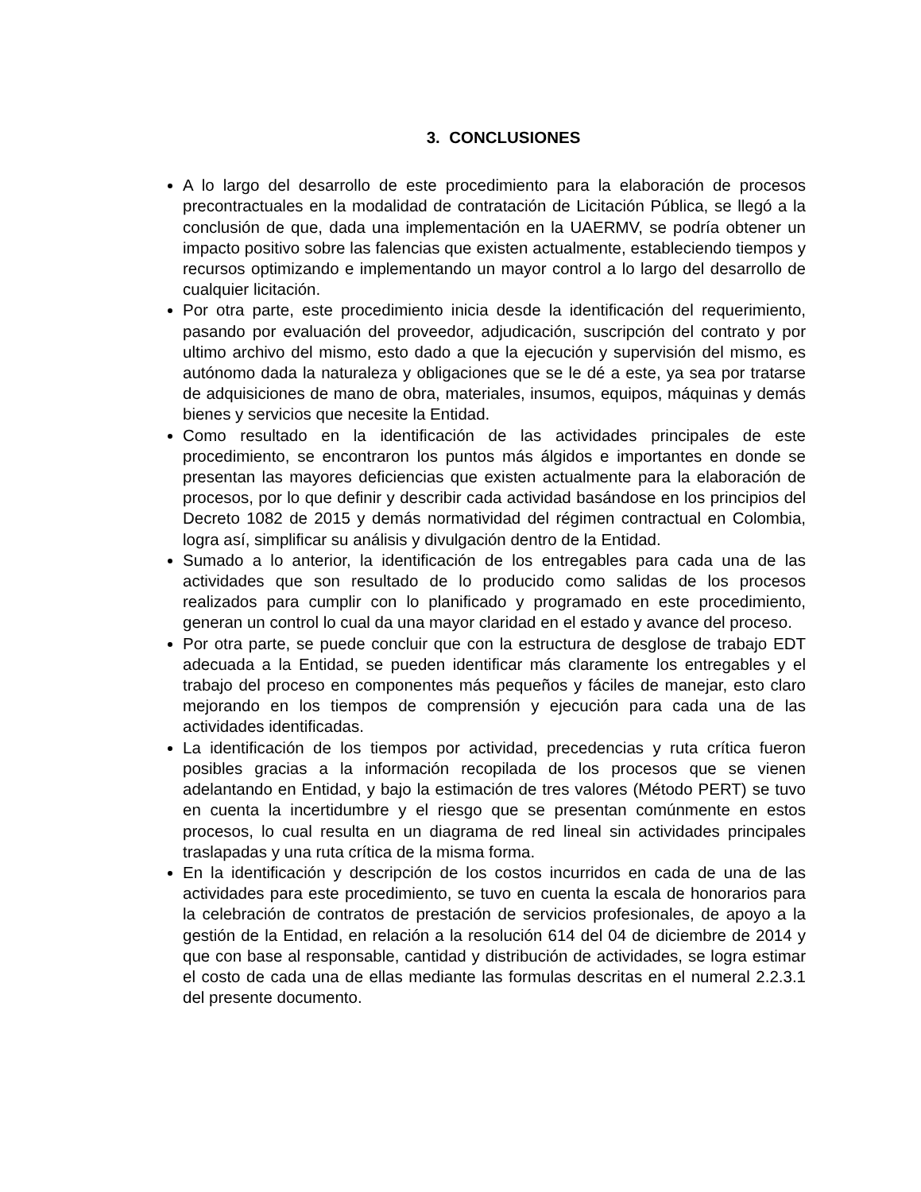3. CONCLUSIONES
A lo largo del desarrollo de este procedimiento para la elaboración de procesos precontractuales en la modalidad de contratación de Licitación Pública, se llegó a la conclusión de que, dada una implementación en la UAERMV, se podría obtener un impacto positivo sobre las falencias que existen actualmente, estableciendo tiempos y recursos optimizando e implementando un mayor control a lo largo del desarrollo de cualquier licitación.
Por otra parte, este procedimiento inicia desde la identificación del requerimiento, pasando por evaluación del proveedor, adjudicación, suscripción del contrato y por ultimo archivo del mismo, esto dado a que la ejecución y supervisión del mismo, es autónomo dada la naturaleza y obligaciones que se le dé a este, ya sea por tratarse de adquisiciones de mano de obra, materiales, insumos, equipos, máquinas y demás bienes y servicios que necesite la Entidad.
Como resultado en la identificación de las actividades principales de este procedimiento, se encontraron los puntos más álgidos e importantes en donde se presentan las mayores deficiencias que existen actualmente para la elaboración de procesos, por lo que definir y describir cada actividad basándose en los principios del Decreto 1082 de 2015 y demás normatividad del régimen contractual en Colombia, logra así, simplificar su análisis y divulgación dentro de la Entidad.
Sumado a lo anterior, la identificación de los entregables para cada una de las actividades que son resultado de lo producido como salidas de los procesos realizados para cumplir con lo planificado y programado en este procedimiento, generan un control lo cual da una mayor claridad en el estado y avance del proceso.
Por otra parte, se puede concluir que con la estructura de desglose de trabajo EDT adecuada a la Entidad, se pueden identificar más claramente los entregables y el trabajo del proceso en componentes más pequeños y fáciles de manejar, esto claro mejorando en los tiempos de comprensión y ejecución para cada una de las actividades identificadas.
La identificación de los tiempos por actividad, precedencias y ruta crítica fueron posibles gracias a la información recopilada de los procesos que se vienen adelantando en Entidad, y bajo la estimación de tres valores (Método PERT) se tuvo en cuenta la incertidumbre y el riesgo que se presentan comúnmente en estos procesos, lo cual resulta en un diagrama de red lineal sin actividades principales traslapadas y una ruta crítica de la misma forma.
En la identificación y descripción de los costos incurridos en cada de una de las actividades para este procedimiento, se tuvo en cuenta la escala de honorarios para la celebración de contratos de prestación de servicios profesionales, de apoyo a la gestión de la Entidad, en relación a la resolución 614 del 04 de diciembre de 2014 y que con base al responsable, cantidad y distribución de actividades, se logra estimar el costo de cada una de ellas mediante las formulas descritas en el numeral 2.2.3.1 del presente documento.